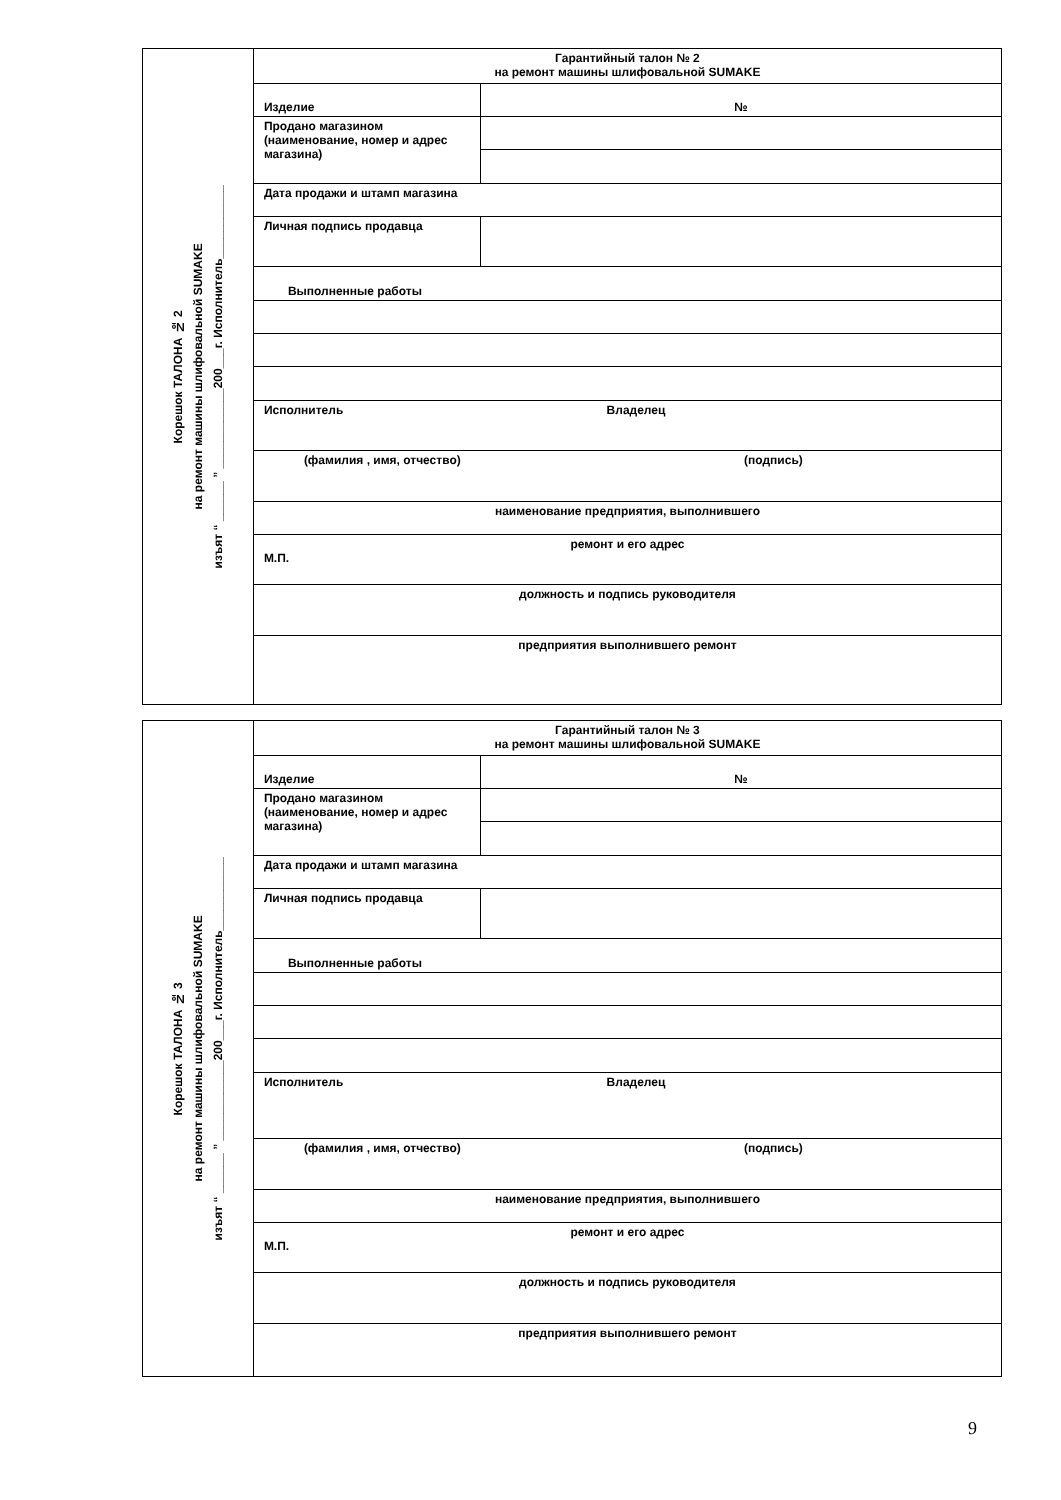Корешок ТАЛОНА № 2
на ремонт машины шлифовальной SUMAKE
изъят “ ______ ” ____________200___г. Исполнитель___________
| Гарантийный талон № 2 на ремонт машины шлифовальной SUMAKE | |
| Изделие | № |
| Продано магазином (наименование, номер и адрес магазина) | |
| Дата продажи и штамп магазина | |
| Личная подпись продавца | |
| Выполненные работы | |
| Исполнитель Владелец | |
| (фамилия , имя, отчество) (подпись) | |
| наименование предприятия, выполнившего | |
| ремонт и его адрес М.П. | |
| должность и подпись руководителя | |
| предприятия выполнившего ремонт | |
Корешок ТАЛОНА № 3
на ремонт машины шлифовальной SUMAKE
изъят “ ______ ” ____________200___г. Исполнитель___________
| Гарантийный талон № 3 на ремонт машины шлифовальной SUMAKE | |
| Изделие | № |
| Продано магазином (наименование, номер и адрес магазина) | |
| Дата продажи и штамп магазина | |
| Личная подпись продавца | |
| Выполненные работы | |
| Исполнитель Владелец | |
| (фамилия , имя, отчество) (подпись) | |
| наименование предприятия, выполнившего | |
| ремонт и его адрес М.П. | |
| должность и подпись руководителя | |
| предприятия выполнившего ремонт | |
9